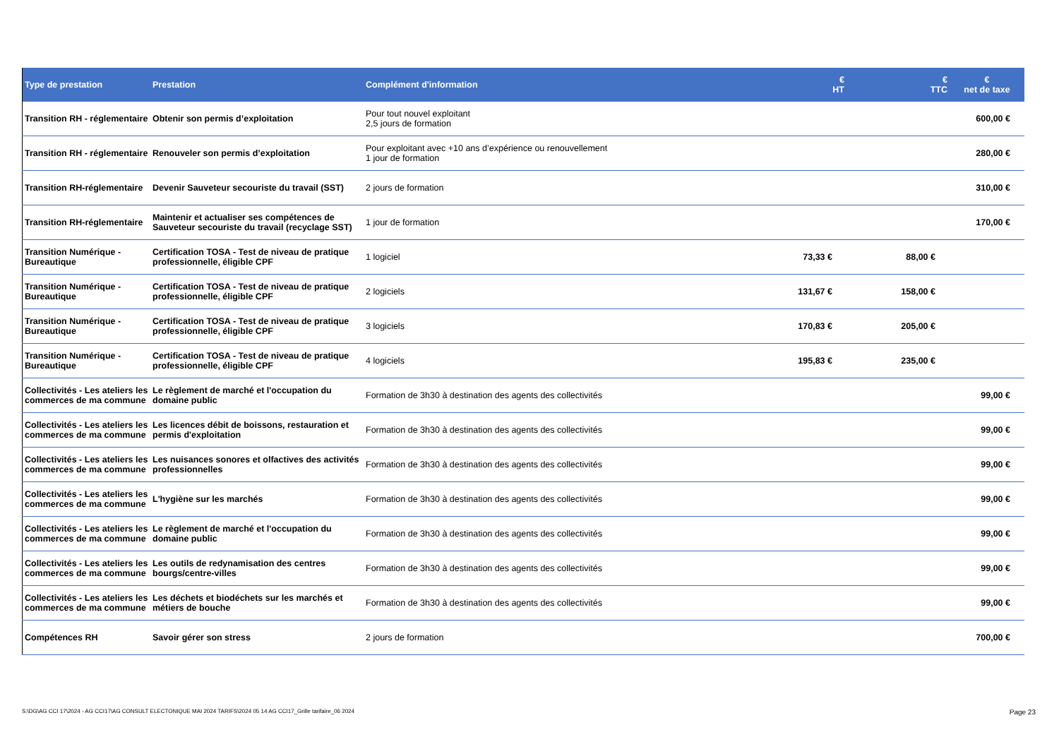| Type de prestation | Prestation | Complément d'information | € HT | € TTC | € net de taxe |
| --- | --- | --- | --- | --- | --- |
| Transition RH - réglementaire | Obtenir son permis d’exploitation | Pour tout nouvel exploitant 2,5 jours de formation | | | 600,00 € |
| Transition RH - réglementaire | Renouveler son permis d’exploitation | Pour exploitant avec +10 ans d’expérience ou renouvellement 1 jour de formation | | | 280,00 € |
| Transition RH-réglementaire | Devenir Sauveteur secouriste du travail (SST) | 2 jours de formation | | | 310,00 € |
| Transition RH-réglementaire | Maintenir et actualiser ses compétences de Sauveteur secouriste du travail (recyclage SST) | 1 jour de formation | | | 170,00 € |
| Transition Numérique - Bureautique | Certification TOSA - Test de niveau de pratique professionnelle, éligible CPF | 1 logiciel | 73,33 € | 88,00 € | |
| Transition Numérique - Bureautique | Certification TOSA - Test de niveau de pratique professionnelle, éligible CPF | 2 logiciels | 131,67 € | 158,00 € | |
| Transition Numérique - Bureautique | Certification TOSA - Test de niveau de pratique professionnelle, éligible CPF | 3 logiciels | 170,83 € | 205,00 € | |
| Transition Numérique - Bureautique | Certification TOSA - Test de niveau de pratique professionnelle, éligible CPF | 4 logiciels | 195,83 € | 235,00 € | |
| Collectivités - Les ateliers les commerces de ma commune | Le règlement de marché et l'occupation du domaine public | Formation de 3h30 à destination des agents des collectivités | | | 99,00 € |
| Collectivités - Les ateliers les commerces de ma commune | Les licences débit de boissons, restauration et permis d'exploitation | Formation de 3h30 à destination des agents des collectivités | | | 99,00 € |
| Collectivités - Les ateliers les commerces de ma commune | Les nuisances sonores et olfactives des activités professionnelles | Formation de 3h30 à destination des agents des collectivités | | | 99,00 € |
| Collectivités - Les ateliers les commerces de ma commune | L'hygiène sur les marchés | Formation de 3h30 à destination des agents des collectivités | | | 99,00 € |
| Collectivités - Les ateliers les commerces de ma commune | Le règlement de marché et l'occupation du domaine public | Formation de 3h30 à destination des agents des collectivités | | | 99,00 € |
| Collectivités - Les ateliers les commerces de ma commune | Les outils de redynamisation des centres bourgs/centre-villes | Formation de 3h30 à destination des agents des collectivités | | | 99,00 € |
| Collectivités - Les ateliers les commerces de ma commune | Les déchets et biodéchets sur les marchés et métiers de bouche | Formation de 3h30 à destination des agents des collectivités | | | 99,00 € |
| Compétences RH | Savoir gérer son stress | 2 jours de formation | | | 700,00 € |
S:\DG\AG CCI 17\2024 - AG CCI17\AG CONSULT ELECTONIQUE MAI 2024 TARIFS\2024 05 14 AG CCI17_Grille tarifaire_06 2024 Page 23